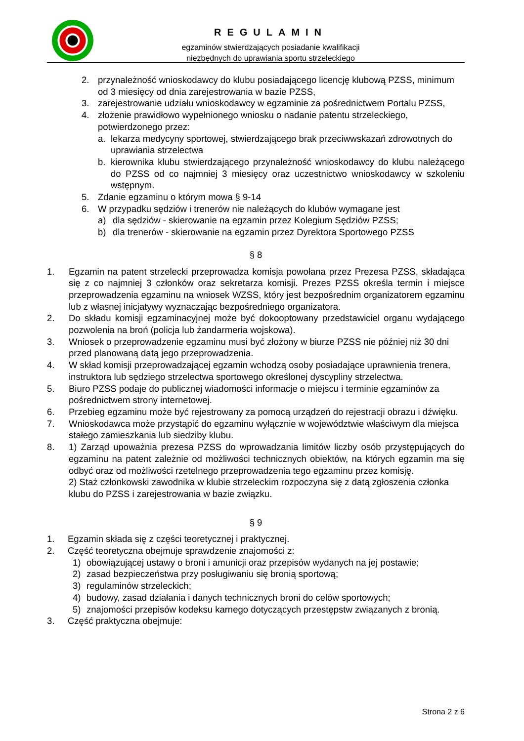REGULAMIN
egzaminów stwierdzających posiadanie kwalifikacji
niezbędnych do uprawiania sportu strzeleckiego
2. przynależność wnioskodawcy do klubu posiadającego licencję klubową PZSS, minimum od 3 miesięcy od dnia zarejestrowania w bazie PZSS,
3. zarejestrowanie udziału wnioskodawcy w egzaminie za pośrednictwem Portalu PZSS,
4. złożenie prawidłowo wypełnionego wniosku o nadanie patentu strzeleckiego, potwierdzonego przez:
a. lekarza medycyny sportowej, stwierdzającego brak przeciwwskazań zdrowotnych do uprawiania strzelectwa
b. kierownika klubu stwierdzającego przynależność wnioskodawcy do klubu należącego do PZSS od co najmniej 3 miesięcy oraz uczestnictwo wnioskodawcy w szkoleniu wstępnym.
5. Zdanie egzaminu o którym mowa § 9-14
6. W przypadku sędziów i trenerów nie należących do klubów wymagane jest
a) dla sędziów - skierowanie na egzamin przez Kolegium Sędziów PZSS;
b) dla trenerów - skierowanie na egzamin przez Dyrektora Sportowego PZSS
§ 8
1. Egzamin na patent strzelecki przeprowadza komisja powołana przez Prezesa PZSS, składająca się z co najmniej 3 członków oraz sekretarza komisji. Prezes PZSS określa termin i miejsce przeprowadzenia egzaminu na wniosek WZSS, który jest bezpośrednim organizatorem egzaminu lub z własnej inicjatywy wyznaczając bezpośredniego organizatora.
2. Do składu komisji egzaminacyjnej może być dokooptowany przedstawiciel organu wydającego pozwolenia na broń (policja lub żandarmeria wojskowa).
3. Wniosek o przeprowadzenie egzaminu musi być złożony w biurze PZSS nie później niż 30 dni przed planowaną datą jego przeprowadzenia.
4. W skład komisji przeprowadzającej egzamin wchodzą osoby posiadające uprawnienia trenera, instruktora lub sędziego strzelectwa sportowego określonej dyscypliny strzelectwa.
5. Biuro PZSS podaje do publicznej wiadomości informacje o miejscu i terminie egzaminów za pośrednictwem strony internetowej.
6. Przebieg egzaminu może być rejestrowany za pomocą urządzeń do rejestracji obrazu i dźwięku.
7. Wnioskodawca może przystąpić do egzaminu wyłącznie w województwie właściwym dla miejsca stałego zamieszkania lub siedziby klubu.
8. 1) Zarząd upoważnia prezesa PZSS do wprowadzania limitów liczby osób przystępujących do egzaminu na patent zależnie od możliwości technicznych obiektów, na których egzamin ma się odbyć oraz od możliwości rzetelnego przeprowadzenia tego egzaminu przez komisję.
2) Staż członkowski zawodnika w klubie strzeleckim rozpoczyna się z datą zgłoszenia członka klubu do PZSS i zarejestrowania w bazie związku.
§ 9
1. Egzamin składa się z części teoretycznej i praktycznej.
2. Część teoretyczna obejmuje sprawdzenie znajomości z:
1) obowiązującej ustawy o broni i amunicji oraz przepisów wydanych na jej postawie;
2) zasad bezpieczeństwa przy posługiwaniu się bronią sportową;
3) regulaminów strzeleckich;
4) budowy, zasad działania i danych technicznych broni do celów sportowych;
5) znajomości przepisów kodeksu karnego dotyczących przestępstw związanych z bronią.
3. Część praktyczna obejmuje:
Strona 2 z 6